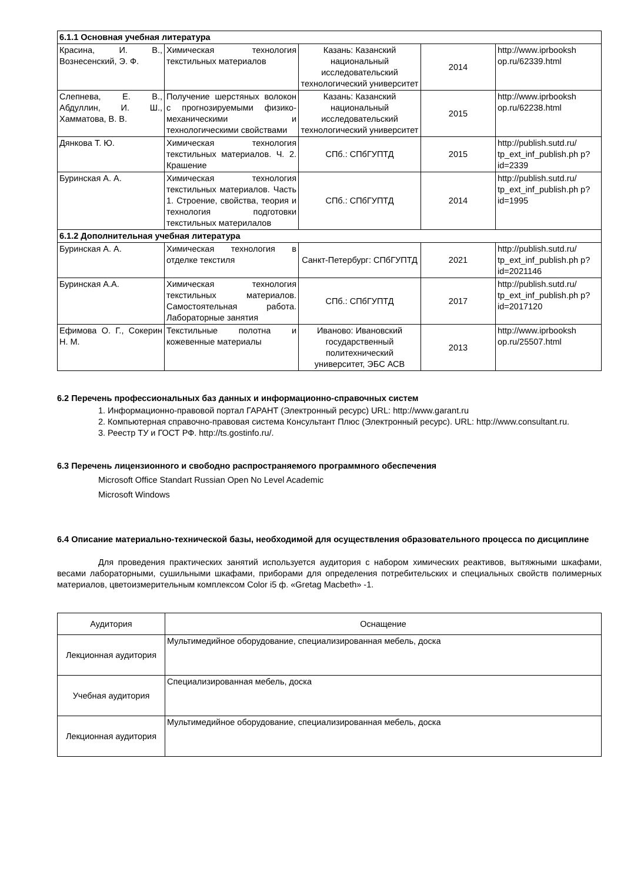| 6.1.1 Основная учебная литература | | | | |
| Красина, И. В., Вознесенский, Э. Ф. | Химическая технология текстильных материалов | Казань: Казанский национальный исследовательский технологический университет | 2014 | http://www.iprbooksh op.ru/62339.html |
| Слепнева, Е. В., Абдуллин, И. Ш., Хамматова, В. В. | Получение шерстяных волокон с прогнозируемыми физико-механическими и технологическими свойствами | Казань: Казанский национальный исследовательский технологический университет | 2015 | http://www.iprbooksh op.ru/62238.html |
| Дянкова Т. Ю. | Химическая технология текстильных материалов. Ч. 2. Крашение | СПб.: СПбГУПТД | 2015 | http://publish.sutd.ru/ tp_ext_inf_publish.ph p?id=2339 |
| Буринская А. А. | Химическая технология текстильных материалов. Часть 1. Строение, свойства, теория и технология подготовки текстильных материлалов | СПб.: СПбГУПТД | 2014 | http://publish.sutd.ru/ tp_ext_inf_publish.ph p?id=1995 |
| 6.1.2 Дополнительная учебная литература | | | | |
| Буринская А. А. | Химическая технология в отделке текстиля | Санкт-Петербург: СПбГУПТД | 2021 | http://publish.sutd.ru/ tp_ext_inf_publish.ph p?id=2021146 |
| Буринская А.А. | Химическая технология текстильных материалов. Самостоятельная работа. Лабораторные занятия | СПб.: СПбГУПТД | 2017 | http://publish.sutd.ru/ tp_ext_inf_publish.ph p?id=2017120 |
| Ефимова О. Г., Сокерин Н. М. | Текстильные полотна и кожевенные материалы | Иваново: Ивановский государственный политехнический университет, ЭБС АСВ | 2013 | http://www.iprbooksh op.ru/25507.html |
6.2 Перечень профессиональных баз данных и информационно-справочных систем
1. Информационно-правовой портал ГАРАНТ (Электронный ресурс) URL: http://www.garant.ru
2. Компьютерная справочно-правовая система Консультант Плюс (Электронный ресурс). URL: http://www.consultant.ru.
3. Реестр ТУ и ГОСТ РФ. http://ts.gostinfo.ru/.
6.3 Перечень лицензионного и свободно распространяемого программного обеспечения
Microsoft Office Standart Russian Open No Level Academic
Microsoft Windows
6.4 Описание материально-технической базы, необходимой для осуществления образовательного процесса по дисциплине
Для проведения практических занятий используется аудитория с набором химических реактивов, вытяжными шкафами, весами лабораторными, сушильными шкафами, приборами для определения потребительских и специальных свойств полимерных материалов, цветоизмерительным комплексом Color i5 ф. «Gretag Macbeth» -1.
| Аудитория | Оснащение |
| Лекционная аудитория | Мультимедийное оборудование, специализированная мебель, доска |
| Учебная аудитория | Специализированная мебель, доска |
| Лекционная аудитория | Мультимедийное оборудование, специализированная мебель, доска |